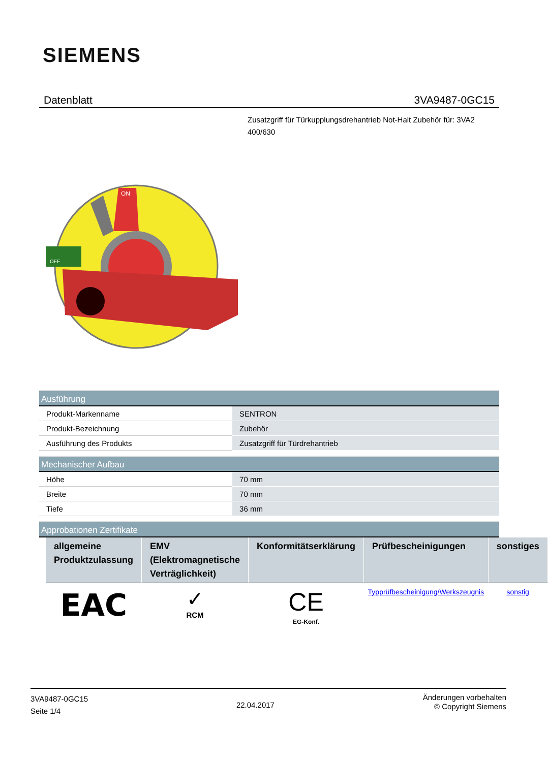SIEMENS
Datenblatt 3VA9487-0GC15
Zusatzgriff für Türkupplungsdrehantrieb Not-Halt Zubehör für: 3VA2 400/630
ON
OFF
Ausführung
| Produkt-Markenname | SENTRON |
| Produkt-Bezeichnung | Zubehör |
| Ausführung des Produkts | Zusatzgriff für Türdrehantrieb |
Mechanischer Aufbau
| Höhe | 70 mm |
| Breite | 70 mm |
| Tiefe | 36 mm |
Approbationen Zertifikate
| allgemeine Produktzulassung | EMV (Elektromagnetische Verträglichkeit) | Konformitätserklärung | Prüfbescheinigungen | sonstiges |
| --- | --- | --- | --- | --- |
| EAC | ✓ RCM | CE EG-Konf. | Typprüfbescheinigung/Werkszeugnis | sonstig |
3VA9487-0GC15
Seite 1/4
22.04.2017
Änderungen vorbehalten
© Copyright Siemens